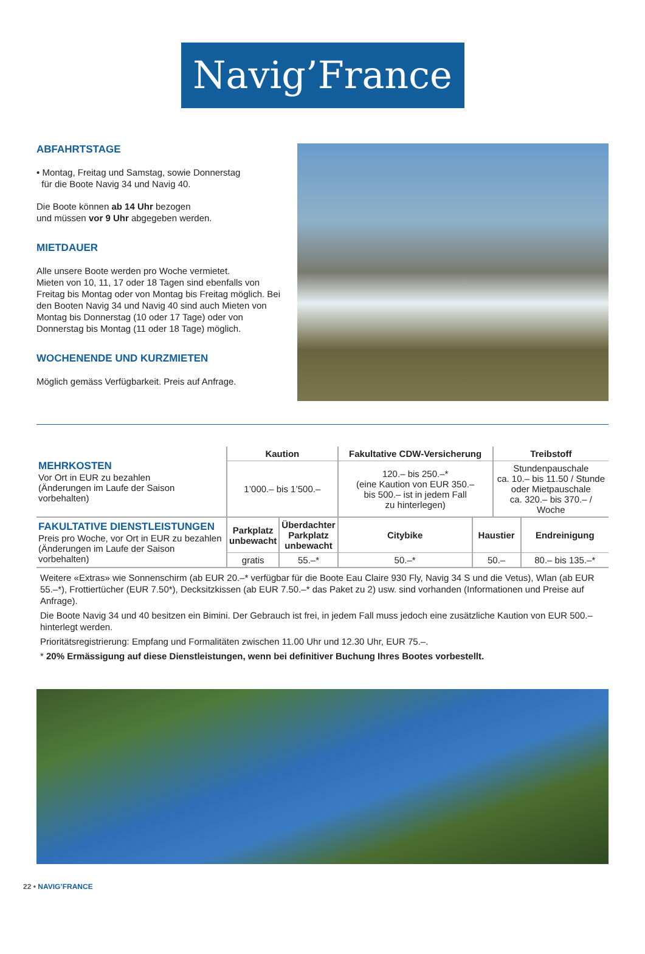Navig’France
ABFAHRTSTAGE
• Montag, Freitag und Samstag, sowie Donnerstag
für die Boote Navig 34 und Navig 40.
Die Boote können ab 14 Uhr bezogen
und müssen vor 9 Uhr abgegeben werden.
MIETDAUER
Alle unsere Boote werden pro Woche vermietet.
Mieten von 10, 11, 17 oder 18 Tagen sind ebenfalls von Freitag bis Montag oder von Montag bis Freitag möglich. Bei den Booten Navig 34 und Navig 40 sind auch Mieten von Montag bis Donnerstag (10 oder 17 Tage) oder von Donnerstag bis Montag (11 oder 18 Tage) möglich.
WOCHENENDE UND KURZMIETEN
Möglich gemäss Verfügbarkeit. Preis auf Anfrage.
| MEHRKOSTEN Vor Ort in EUR zu bezahlen (Änderungen im Laufe der Saison vorbehalten) | Kaution | | Fakultative CDW-Versicherung | | Treibstoff | |
| | 1’000.– bis 1’500.– | | 120.– bis 250.–* (eine Kaution von EUR 350.– bis 500.– ist in jedem Fall zu hinterlegen) | | Stundenpauschale ca. 10.– bis 11.50 / Stunde oder Mietpauschale ca. 320.– bis 370.– / Woche | |
| FAKULTATIVE DIENSTLEISTUNGEN Preis pro Woche, vor Ort in EUR zu bezahlen (Änderungen im Laufe der Saison vorbehalten) | Parkplatz unbewacht | Überdachter Parkplatz unbewacht | Citybike | Haustier | | Endreinigung |
| | gratis | 55.–* | 50.–* | 50.– | | 80.– bis 135.–* |
Weitere «Extras» wie Sonnenschirm (ab EUR 20.–* verfügbar für die Boote Eau Claire 930 Fly, Navig 34 S und die Vetus), Wlan (ab EUR 55.–*), Frottiertücher (EUR 7.50*), Decksitzkissen (ab EUR 7.50.–* das Paket zu 2) usw. sind vorhanden (Informationen und Preise auf Anfrage).
Die Boote Navig 34 und 40 besitzen ein Bimini. Der Gebrauch ist frei, in jedem Fall muss jedoch eine zusätzliche Kaution von EUR 500.– hinterlegt werden.
Prioritätsregistrierung: Empfang und Formalitäten zwischen 11.00 Uhr und 12.30 Uhr, EUR 75.–.
* 20% Ermässigung auf diese Dienstleistungen, wenn bei definitiver Buchung Ihres Bootes vorbestellt.
22 • NAVIG’FRANCE